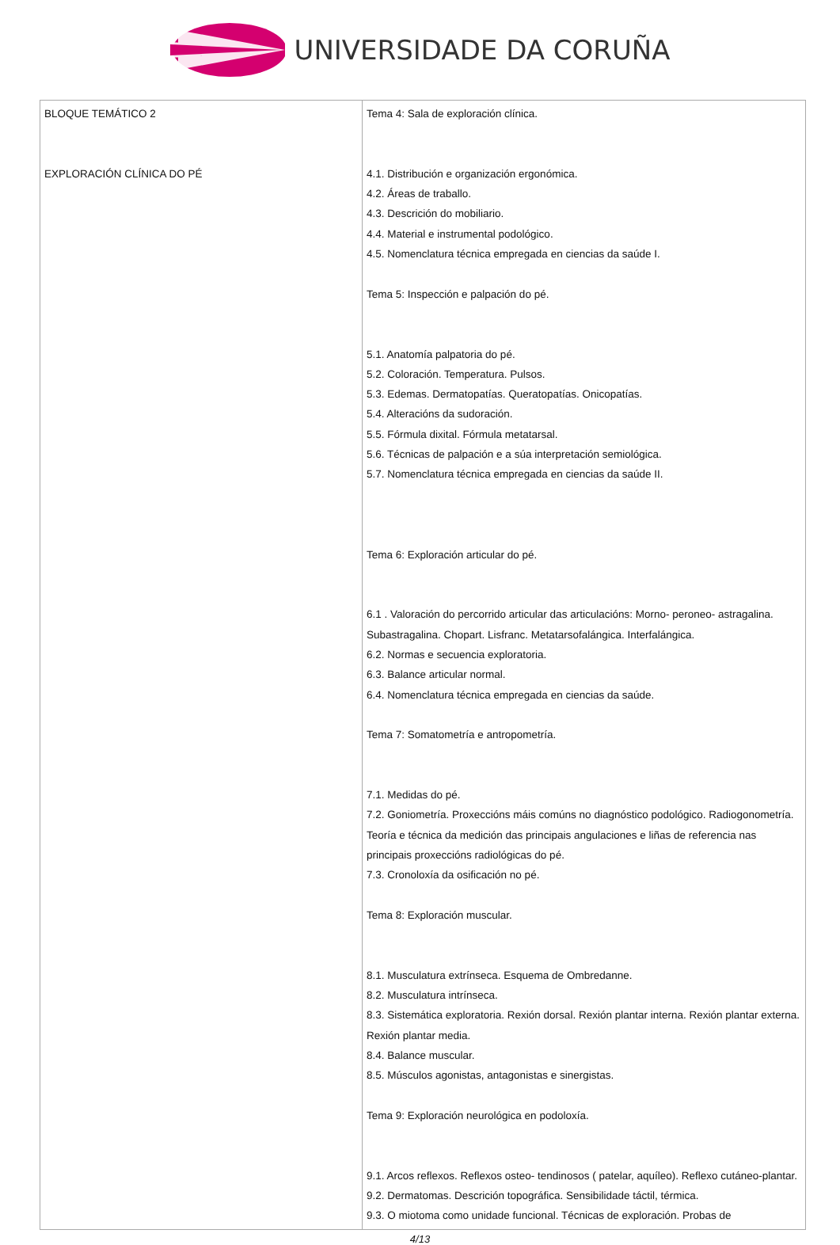UNIVERSIDADE DA CORUÑA
| BLOQUE TEMÁTICO 2 EXPLORACIÓN CLÍNICA DO PÉ | Tema 4: Sala de exploración clínica. 4.1. Distribución e organización ergonómica. 4.2. Áreas de traballo. 4.3. Descrición do mobiliario. 4.4. Material e instrumental podológico. 4.5. Nomenclatura técnica empregada en ciencias da saúde I. Tema 5: Inspección e palpación do pé. 5.1. Anatomía palpatoria do pé. 5.2. Coloración. Temperatura. Pulsos. 5.3. Edemas. Dermatopatías. Queratopatías. Onicopatías. 5.4. Alteracións da sudoración. 5.5. Fórmula dixital. Fórmula metatarsal. 5.6. Técnicas de palpación e a súa interpretación semiológica. 5.7. Nomenclatura técnica empregada en ciencias da saúde II. Tema 6: Exploración articular do pé. 6.1 . Valoración do percorrido articular das articulacións: Morno- peroneo- astragalina. Subastragalina. Chopart. Lisfranc. Metatarsofalángica. Interfalángica. 6.2. Normas e secuencia exploratoria. 6.3. Balance articular normal. 6.4. Nomenclatura técnica empregada en ciencias da saúde. Tema 7: Somatometría e antropometría. 7.1. Medidas do pé. 7.2. Goniometría. Proxeccións máis comúns no diagnóstico podológico. Radiogonometría. Teoría e técnica da medición das principais angulaciones e liñas de referencia nas principais proxeccións radiológicas do pé. 7.3. Cronoloxía da osificación no pé. Tema 8: Exploración muscular. 8.1. Musculatura extrínseca. Esquema de Ombredanne. 8.2. Musculatura intrínseca. 8.3. Sistemática exploratoria. Rexión dorsal. Rexión plantar interna. Rexión plantar externa. Rexión plantar media. 8.4. Balance muscular. 8.5. Músculos agonistas, antagonistas e sinergistas. Tema 9: Exploración neurológica en podoloxía. 9.1. Arcos reflexos. Reflexos osteo- tendinosos ( patelar, aquíleo). Reflexo cutáneo-plantar. 9.2. Dermatomas. Descrición topográfica. Sensibilidade táctil, térmica. 9.3. O miotoma como unidade funcional. Técnicas de exploración. Probas de |
4/13